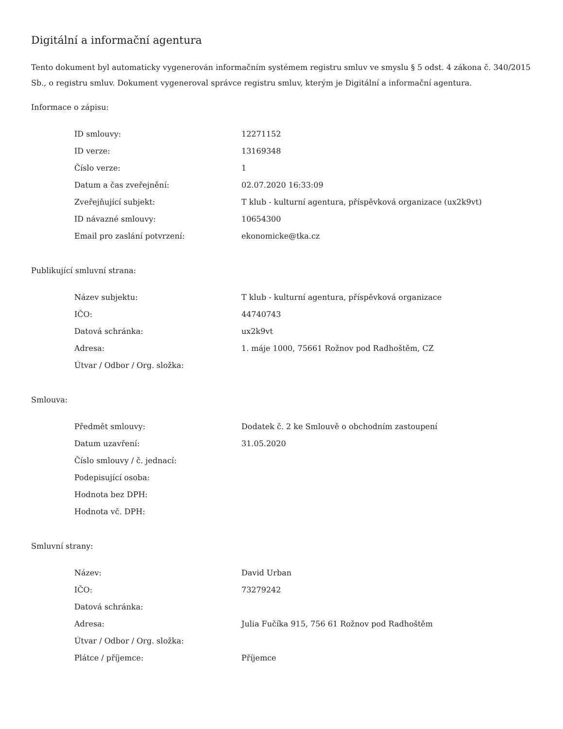Digitální a informační agentura
Tento dokument byl automaticky vygenerován informačním systémem registru smluv ve smyslu § 5 odst. 4 zákona č. 340/2015 Sb., o registru smluv. Dokument vygeneroval správce registru smluv, kterým je Digitální a informační agentura.
Informace o zápisu:
| ID smlouvy: | 12271152 |
| ID verze: | 13169348 |
| Číslo verze: | 1 |
| Datum a čas zveřejnění: | 02.07.2020 16:33:09 |
| Zveřejňující subjekt: | T klub - kulturní agentura, příspěvková organizace (ux2k9vt) |
| ID návazné smlouvy: | 10654300 |
| Email pro zaslání potvrzení: | ekonomicke@tka.cz |
Publikující smluvní strana:
| Název subjektu: | T klub - kulturní agentura, příspěvková organizace |
| IČO: | 44740743 |
| Datová schránka: | ux2k9vt |
| Adresa: | 1. máje 1000, 75661 Rožnov pod Radhoštěm, CZ |
| Útvar / Odbor / Org. složka: | |
Smlouva:
| Předmět smlouvy: | Dodatek č. 2 ke Smlouvě o obchodním zastoupení |
| Datum uzavření: | 31.05.2020 |
| Číslo smlouvy / č. jednací: | |
| Podepisující osoba: | |
| Hodnota bez DPH: | |
| Hodnota vč. DPH: | |
Smluvní strany:
| Název: | David Urban |
| IČO: | 73279242 |
| Datová schránka: | |
| Adresa: | Julia Fučíka 915, 756 61 Rožnov pod Radhoštěm |
| Útvar / Odbor / Org. složka: | |
| Plátce / příjemce: | Příjemce |